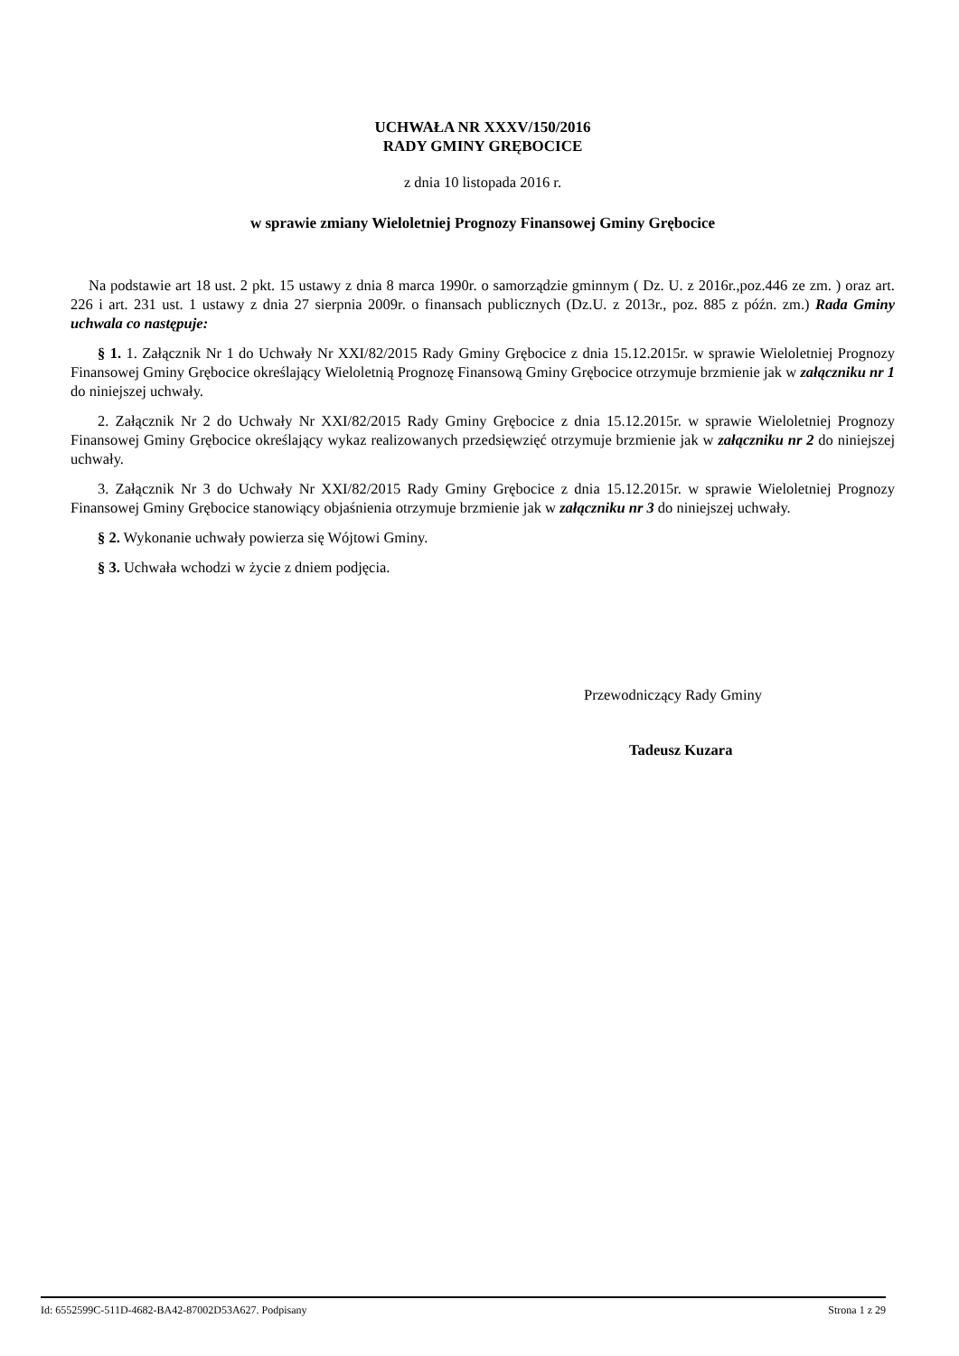UCHWAŁA NR XXXV/150/2016
RADY GMINY GRĘBOCICE
z dnia 10 listopada 2016 r.
w sprawie zmiany Wieloletniej Prognozy Finansowej Gminy Grębocice
Na podstawie art 18 ust. 2 pkt. 15 ustawy z dnia 8 marca 1990r. o samorządzie gminnym ( Dz. U. z 2016r.,poz.446 ze zm. ) oraz art. 226 i art. 231 ust. 1 ustawy z dnia 27 sierpnia 2009r. o finansach publicznych (Dz.U. z 2013r., poz. 885 z późn. zm.) Rada Gminy uchwala co następuje:
§ 1. 1. Załącznik Nr 1 do Uchwały Nr XXI/82/2015 Rady Gminy Grębocice z dnia 15.12.2015r. w sprawie Wieloletniej Prognozy Finansowej Gminy Grębocice określający Wieloletnią Prognozę Finansową Gminy Grębocice otrzymuje brzmienie jak w załączniku nr 1 do niniejszej uchwały.
2. Załącznik Nr 2 do Uchwały Nr XXI/82/2015 Rady Gminy Grębocice z dnia 15.12.2015r. w sprawie Wieloletniej Prognozy Finansowej Gminy Grębocice określający wykaz realizowanych przedsięwzięć otrzymuje brzmienie jak w załączniku nr 2 do niniejszej uchwały.
3. Załącznik Nr 3 do Uchwały Nr XXI/82/2015 Rady Gminy Grębocice z dnia 15.12.2015r. w sprawie Wieloletniej Prognozy Finansowej Gminy Grębocice stanowiący objaśnienia otrzymuje brzmienie jak w załączniku nr 3 do niniejszej uchwały.
§ 2. Wykonanie uchwały powierza się Wójtowi Gminy.
§ 3. Uchwała wchodzi w życie z dniem podjęcia.
Przewodniczący Rady Gminy
Tadeusz Kuzara
Id: 6552599C-511D-4682-BA42-87002D53A627. Podpisany Strona 1 z 29